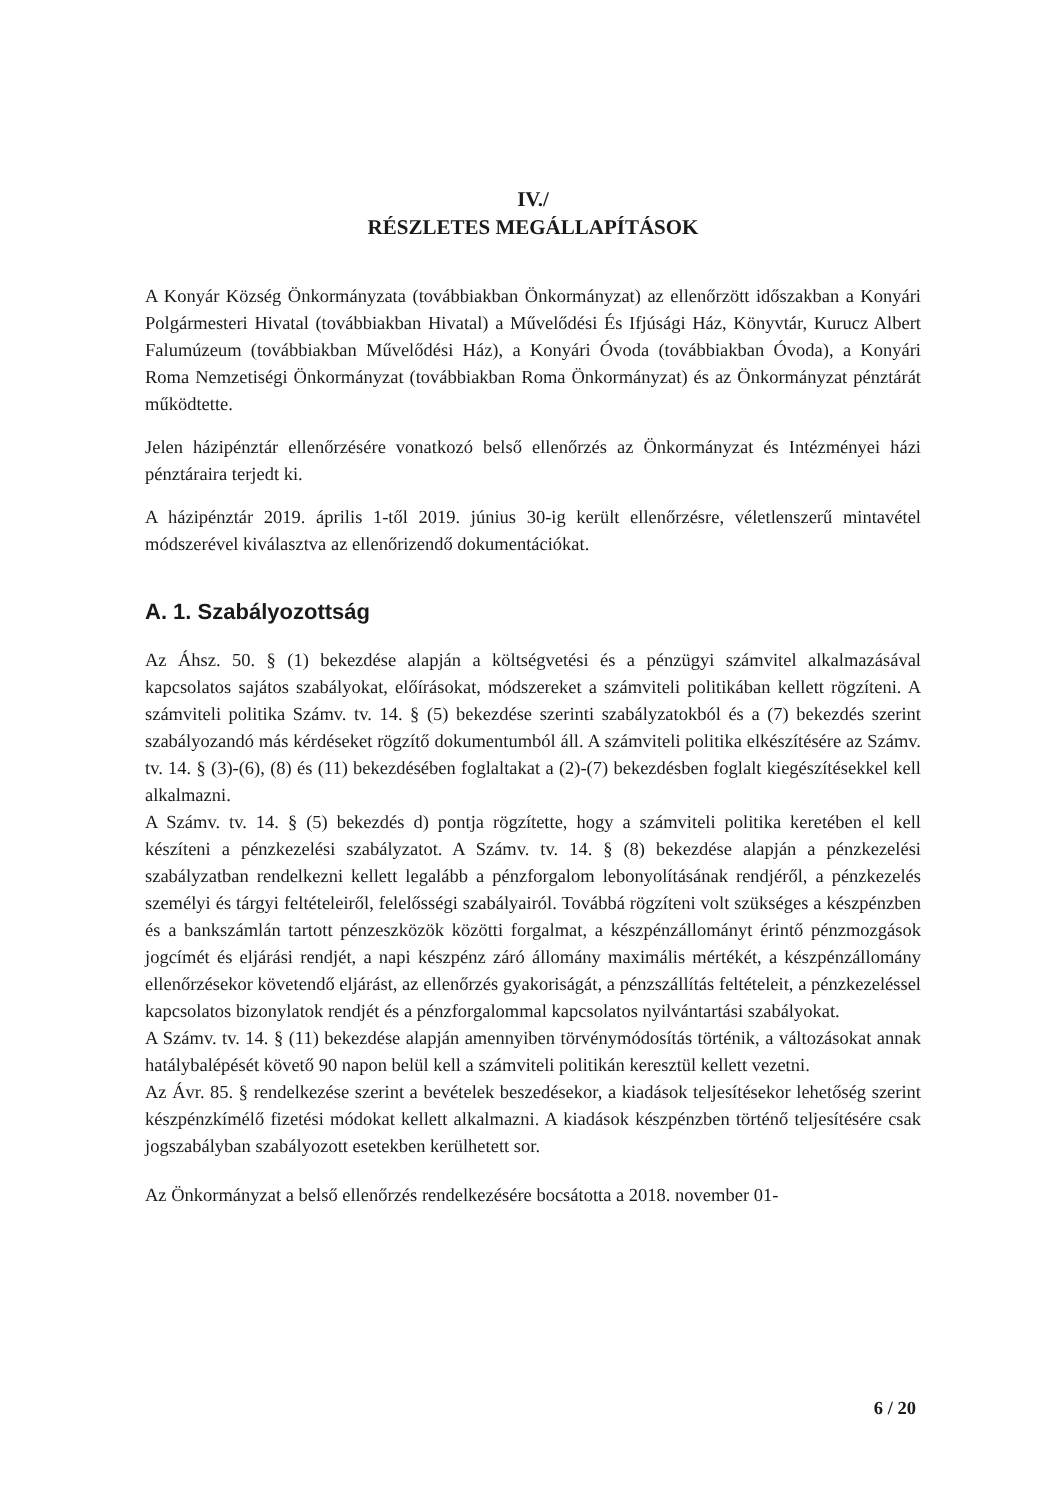IV./
RÉSZLETES MEGÁLLAPÍTÁSOK
A Konyár Község Önkormányzata (továbbiakban Önkormányzat) az ellenőrzött időszakban a Konyári Polgármesteri Hivatal (továbbiakban Hivatal) a Művelődési És Ifjúsági Ház, Könyvtár, Kurucz Albert Falumúzeum (továbbiakban Művelődési Ház), a Konyári Óvoda (továbbiakban Óvoda), a Konyári Roma Nemzetiségi Önkormányzat (továbbiakban Roma Önkormányzat) és az Önkormányzat pénztárát működtette.
Jelen házipénztár ellenőrzésére vonatkozó belső ellenőrzés az Önkormányzat és Intézményei házi pénztáraira terjedt ki.
A házipénztár 2019. április 1-től 2019. június 30-ig került ellenőrzésre, véletlenszerű mintavétel módszerével kiválasztva az ellenőrizendő dokumentációkat.
A. 1. Szabályozottság
Az Áhsz. 50. § (1) bekezdése alapján a költségvetési és a pénzügyi számvitel alkalmazásával kapcsolatos sajátos szabályokat, előírásokat, módszereket a számviteli politikában kellett rögzíteni. A számviteli politika Számv. tv. 14. § (5) bekezdése szerinti szabályzatokból és a (7) bekezdés szerint szabályozandó más kérdéseket rögzítő dokumentumból áll. A számviteli politika elkészítésére az Számv. tv. 14. § (3)-(6), (8) és (11) bekezdésében foglaltakat a (2)-(7) bekezdésben foglalt kiegészítésekkel kell alkalmazni.
A Számv. tv. 14. § (5) bekezdés d) pontja rögzítette, hogy a számviteli politika keretében el kell készíteni a pénzkezelési szabályzatot. A Számv. tv. 14. § (8) bekezdése alapján a pénzkezelési szabályzatban rendelkezni kellett legalább a pénzforgalom lebonyolításának rendjéről, a pénzkezelés személyi és tárgyi feltételeiről, felelősségi szabályairól. Továbbá rögzíteni volt szükséges a készpénzben és a bankszámlán tartott pénzeszközök közötti forgalmat, a készpénzállományt érintő pénzmozgások jogcímét és eljárási rendjét, a napi készpénz záró állomány maximális mértékét, a készpénzállomány ellenőrzésekor követendő eljárást, az ellenőrzés gyakoriságát, a pénzszállítás feltételeit, a pénzkezeléssel kapcsolatos bizonylatok rendjét és a pénzforgalommal kapcsolatos nyilvántartási szabályokat.
A Számv. tv. 14. § (11) bekezdése alapján amennyiben törvénymódosítás történik, a változásokat annak hatálybalépését követő 90 napon belül kell a számviteli politikán keresztül kellett vezetni.
Az Ávr. 85. § rendelkezése szerint a bevételek beszedésekor, a kiadások teljesítésekor lehetőség szerint készpénzkímélő fizetési módokat kellett alkalmazni. A kiadások készpénzben történő teljesítésére csak jogszabályban szabályozott esetekben kerülhetett sor.
Az Önkormányzat a belső ellenőrzés rendelkezésére bocsátotta a 2018. november 01-
6 / 20